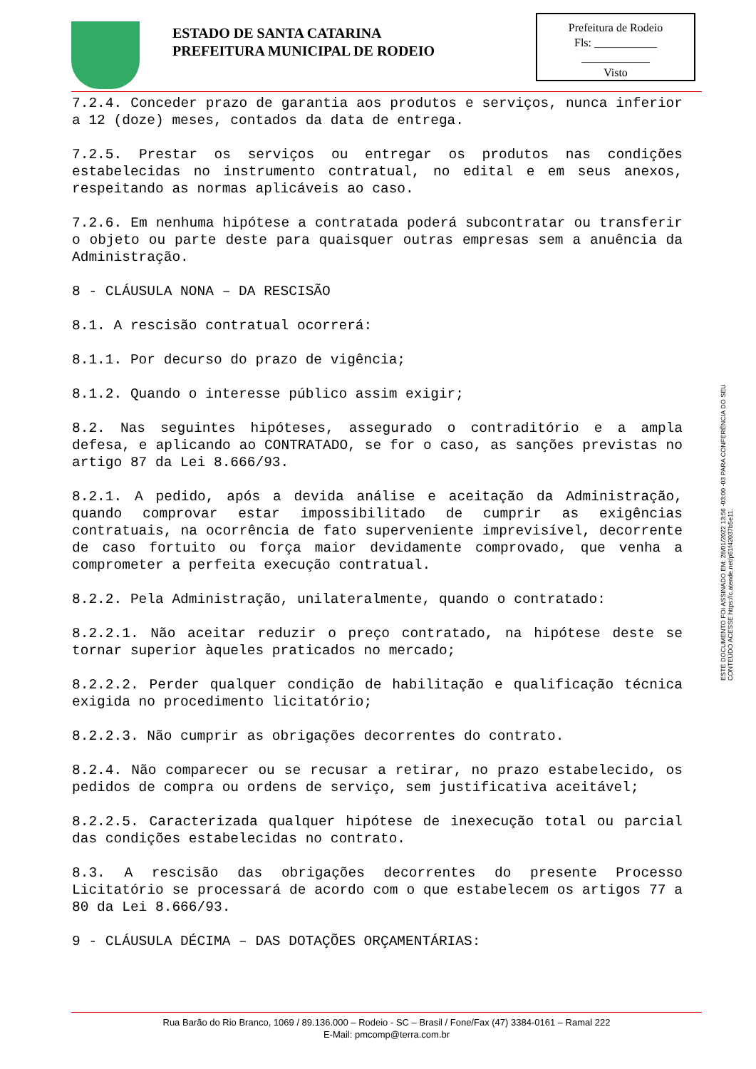ESTADO DE SANTA CATARINA
PREFEITURA MUNICIPAL DE RODEIO
Prefeitura de Rodeio
Fls: ___________
____________
Visto
7.2.4. Conceder prazo de garantia aos produtos e serviços, nunca inferior a 12 (doze) meses, contados da data de entrega.
7.2.5. Prestar os serviços ou entregar os produtos nas condições estabelecidas no instrumento contratual, no edital e em seus anexos, respeitando as normas aplicáveis ao caso.
7.2.6. Em nenhuma hipótese a contratada poderá subcontratar ou transferir o objeto ou parte deste para quaisquer outras empresas sem a anuência da Administração.
8 - CLÁUSULA NONA – DA RESCISÃO
8.1. A rescisão contratual ocorrerá:
8.1.1. Por decurso do prazo de vigência;
8.1.2. Quando o interesse público assim exigir;
8.2. Nas seguintes hipóteses, assegurado o contraditório e a ampla defesa, e aplicando ao CONTRATADO, se for o caso, as sanções previstas no artigo 87 da Lei 8.666/93.
8.2.1. A pedido, após a devida análise e aceitação da Administração, quando comprovar estar impossibilitado de cumprir as exigências contratuais, na ocorrência de fato superveniente imprevisível, decorrente de caso fortuito ou força maior devidamente comprovado, que venha a comprometer a perfeita execução contratual.
8.2.2. Pela Administração, unilateralmente, quando o contratado:
8.2.2.1. Não aceitar reduzir o preço contratado, na hipótese deste se tornar superior àqueles praticados no mercado;
8.2.2.2. Perder qualquer condição de habilitação e qualificação técnica exigida no procedimento licitatório;
8.2.2.3. Não cumprir as obrigações decorrentes do contrato.
8.2.4. Não comparecer ou se recusar a retirar, no prazo estabelecido, os pedidos de compra ou ordens de serviço, sem justificativa aceitável;
8.2.2.5. Caracterizada qualquer hipótese de inexecução total ou parcial das condições estabelecidas no contrato.
8.3. A rescisão das obrigações decorrentes do presente Processo Licitatório se processará de acordo com o que estabelecem os artigos 77 a 80 da Lei 8.666/93.
9 - CLÁUSULA DÉCIMA – DAS DOTAÇÕES ORÇAMENTÁRIAS:
ESTE DOCUMENTO FOI ASSINADO EM: 28/01/2022 13:56 -03:00 -03 PARA CONFERÊNCIA DO SEU CONTEÚDO ACESSE https://c.atende.net/p61f42037b5e11.
Rua Barão do Rio Branco, 1069 / 89.136.000 – Rodeio - SC – Brasil / Fone/Fax (47) 3384-0161 – Ramal 222
E-Mail: pmcomp@terra.com.br